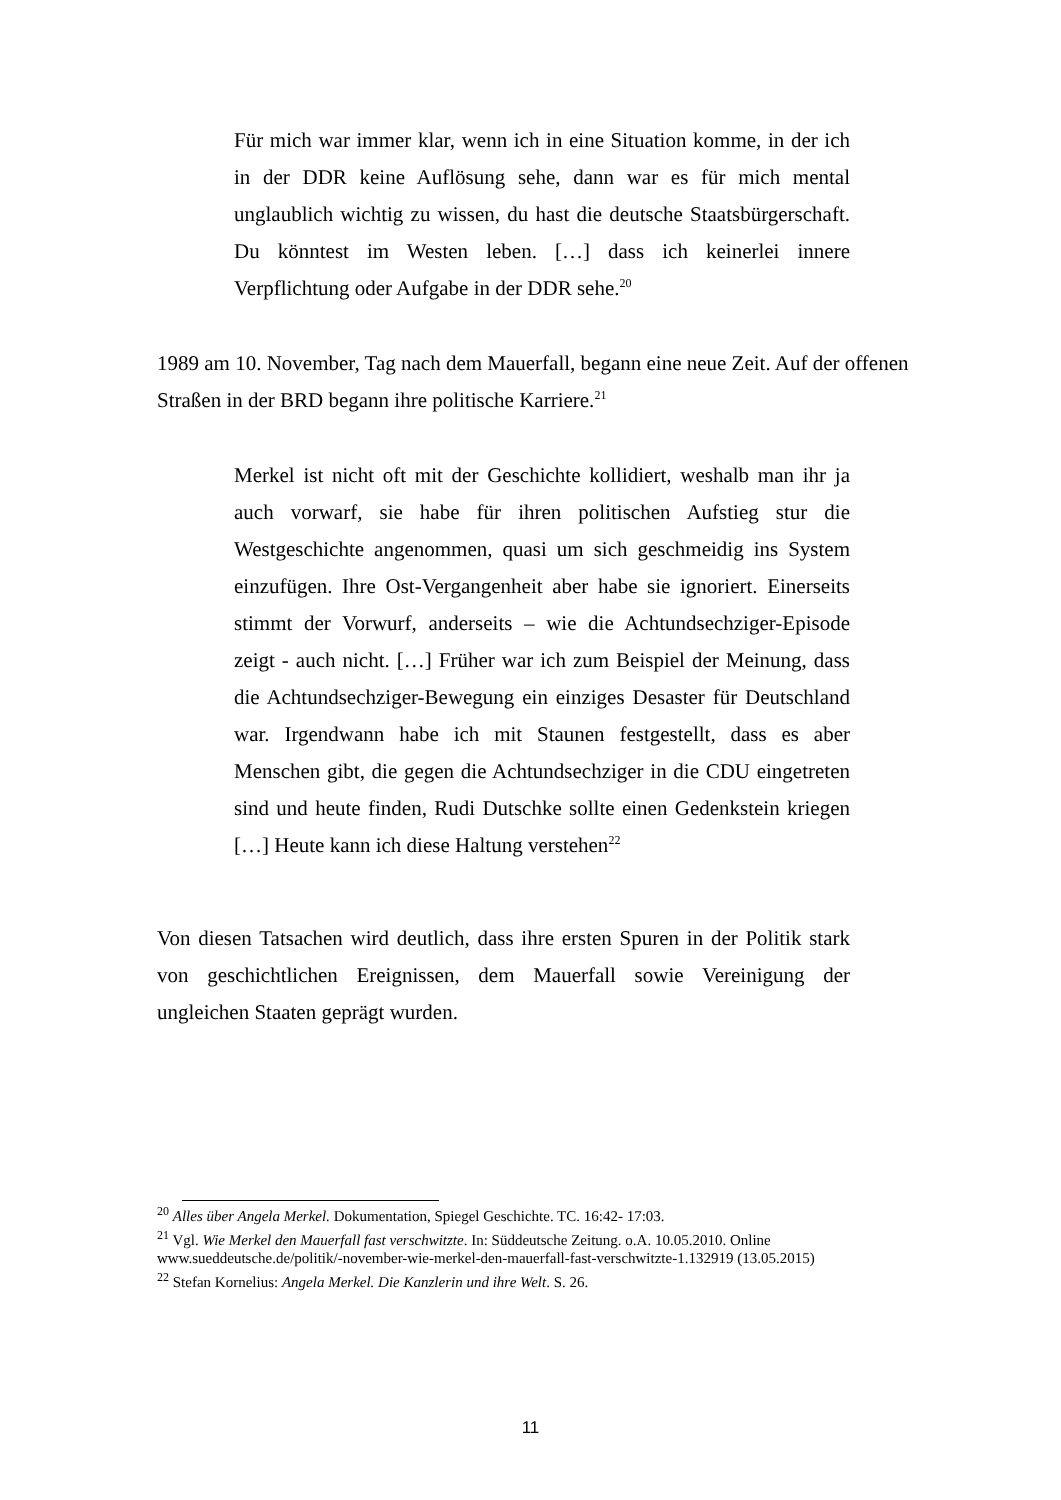Für mich war immer klar, wenn ich in eine Situation komme, in der ich in der DDR keine Auflösung sehe, dann war es für mich mental unglaublich wichtig zu wissen, du hast die deutsche Staatsbürgerschaft. Du könntest im Westen leben. […] dass ich keinerlei innere Verpflichtung oder Aufgabe in der DDR sehe.<sup>20</sup>
1989 am 10. November, Tag nach dem Mauerfall, begann eine neue Zeit. Auf der offenen Straßen in der BRD begann ihre politische Karriere.<sup>21</sup>
Merkel ist nicht oft mit der Geschichte kollidiert, weshalb man ihr ja auch vorwarf, sie habe für ihren politischen Aufstieg stur die Westgeschichte angenommen, quasi um sich geschmeidig ins System einzufügen. Ihre Ost-Vergangenheit aber habe sie ignoriert. Einerseits stimmt der Vorwurf, anderseits – wie die Achtundsechziger-Episode zeigt - auch nicht. […] Früher war ich zum Beispiel der Meinung, dass die Achtundsechziger-Bewegung ein einziges Desaster für Deutschland war. Irgendwann habe ich mit Staunen festgestellt, dass es aber Menschen gibt, die gegen die Achtundsechziger in die CDU eingetreten sind und heute finden, Rudi Dutschke sollte einen Gedenkstein kriegen […] Heute kann ich diese Haltung verstehen<sup>22</sup>
Von diesen Tatsachen wird deutlich, dass ihre ersten Spuren in der Politik stark von geschichtlichen Ereignissen, dem Mauerfall sowie Vereinigung der ungleichen Staaten geprägt wurden.
<sup>20</sup> Alles über Angela Merkel. Dokumentation, Spiegel Geschichte. TC. 16:42- 17:03.
<sup>21</sup> Vgl. Wie Merkel den Mauerfall fast verschwitzte. In: Süddeutsche Zeitung. o.A. 10.05.2010. Online www.sueddeutsche.de/politik/-november-wie-merkel-den-mauerfall-fast-verschwitzte-1.132919 (13.05.2015)
<sup>22</sup> Stefan Kornelius: Angela Merkel. Die Kanzlerin und ihre Welt. S. 26.
11